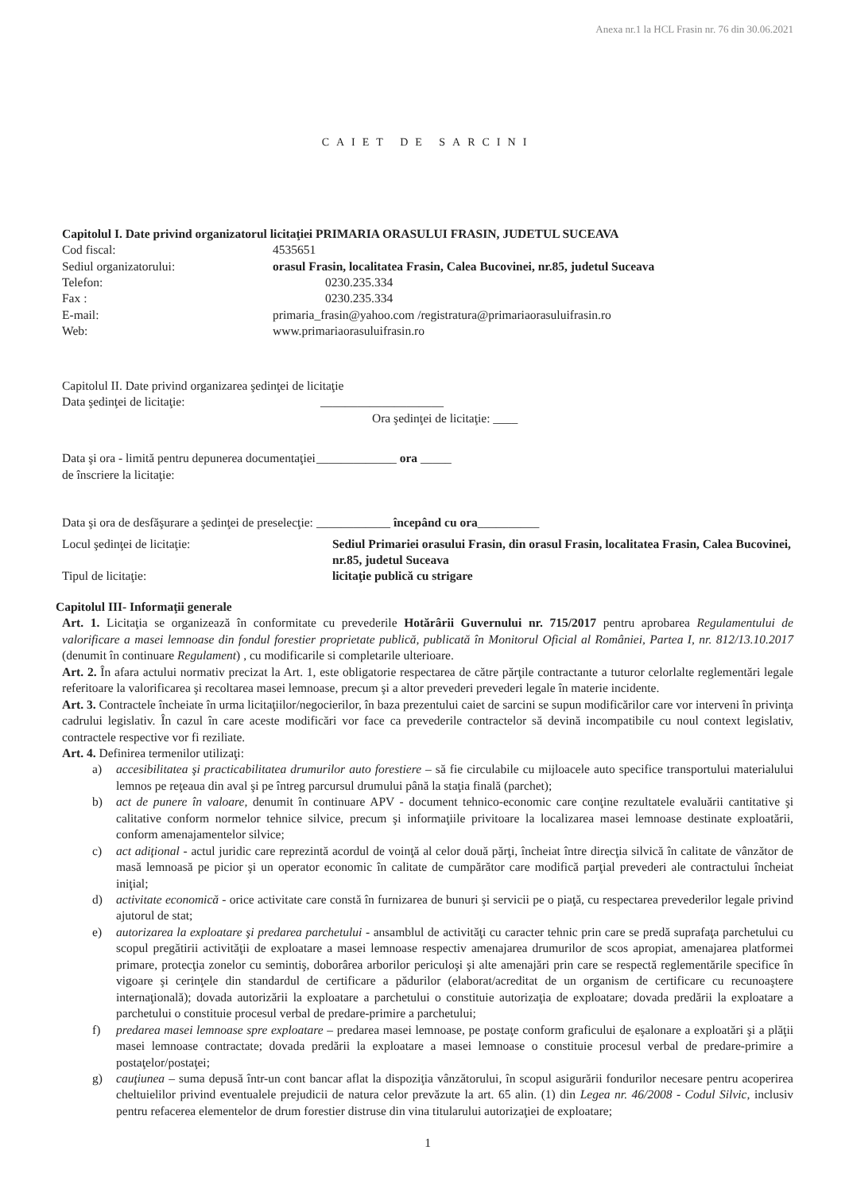Anexa nr.1 la HCL Frasin nr. 76 din 30.06.2021
CAIET DE SARCINI
Capitolul I. Date privind organizatorul licitaţiei PRIMARIA ORASULUI FRASIN, JUDETUL SUCEAVA
Cod fiscal: 4535651
Sediul organizatorului: orasul Frasin, localitatea Frasin, Calea Bucovinei, nr.85, judetul Suceava
Telefon: 0230.235.334
Fax : 0230.235.334
E-mail: primaria_frasin@yahoo.com /registratura@primariaorasuluifrasin.ro
Web: www.primariaorasuluifrasin.ro
Capitolul II. Date privind organizarea şedinţei de licitaţie
Data şedinţei de licitaţie: ____________________
Ora şedinţei de licitaţie: ____
Data şi ora - limită pentru depunerea documentaţiei de înscriere la licitaţie:
_____________ ora _____
Data şi ora de desfăşurare a şedinţei de preselecţie:
____________ începând cu ora__________
Locul şedinţei de licitaţie: Sediul Primariei orasului Frasin, din orasul Frasin, localitatea Frasin, Calea Bucovinei, nr.85, judetul Suceava
Tipul de licitaţie: licitaţie publică cu strigare
Capitolul III- Informaţii generale
Art. 1. Licitaţia se organizează în conformitate cu prevederile Hotărârii Guvernului nr. 715/2017 pentru aprobarea Regulamentului de valorificare a masei lemnoase din fondul forestier proprietate publică, publicată în Monitorul Oficial al României, Partea I, nr. 812/13.10.2017 (denumit în continuare Regulament) , cu modificarile si completarile ulterioare.
Art. 2. În afara actului normativ precizat la Art. 1, este obligatorie respectarea de către părţile contractante a tuturor celorlalte reglementări legale referitoare la valorificarea şi recoltarea masei lemnoase, precum şi a altor prevederi prevederi legale în materie incidente.
Art. 3. Contractele încheiate în urma licitaţiilor/negocierilor, în baza prezentului caiet de sarcini se supun modificărilor care vor interveni în privinţa cadrului legislativ. În cazul în care aceste modificări vor face ca prevederile contractelor să devină incompatibile cu noul context legislativ, contractele respective vor fi reziliate.
Art. 4. Definirea termenilor utilizaţi:
a) accesibilitatea şi practicabilitatea drumurilor auto forestiere – să fie circulabile cu mijloacele auto specifice transportului materialului lemnos pe reţeaua din aval şi pe întreg parcursul drumului până la staţia finală (parchet);
b) act de punere în valoare, denumit în continuare APV - document tehnico-economic care conţine rezultatele evaluării cantitative şi calitative conform normelor tehnice silvice, precum şi informaţiile privitoare la localizarea masei lemnoase destinate exploatării, conform amenajamentelor silvice;
c) act adiţional - actul juridic care reprezintă acordul de voinţă al celor două părţi, încheiat între direcţia silvică în calitate de vânzător de masă lemnoasă pe picior şi un operator economic în calitate de cumpărător care modifică parţial prevederi ale contractului încheiat iniţial;
d) activitate economică - orice activitate care constă în furnizarea de bunuri şi servicii pe o piaţă, cu respectarea prevederilor legale privind ajutorul de stat;
e) autorizarea la exploatare şi predarea parchetului - ansamblul de activităţi cu caracter tehnic prin care se predă suprafaţa parchetului cu scopul pregătirii activităţii de exploatare a masei lemnoase respectiv amenajarea drumurilor de scos apropiat, amenajarea platformei primare, protecţia zonelor cu semintiş, doborârea arborilor periculoşi şi alte amenajări prin care se respectă reglementările specifice în vigoare şi cerinţele din standardul de certificare a pădurilor (elaborat/acreditat de un organism de certificare cu recunoaştere internaţională); dovada autorizării la exploatare a parchetului o constituie autorizaţia de exploatare; dovada predării la exploatare a parchetului o constituie procesul verbal de predare-primire a parchetului;
f) predarea masei lemnoase spre exploatare – predarea masei lemnoase, pe postaţe conform graficului de eşalonare a exploatări şi a plăţii masei lemnoase contractate; dovada predării la exploatare a masei lemnoase o constituie procesul verbal de predare-primire a postaţelor/postaţei;
g) cauţiunea – suma depusă într-un cont bancar aflat la dispoziţia vânzătorului, în scopul asigurării fondurilor necesare pentru acoperirea cheltuielilor privind eventualele prejudicii de natura celor prevăzute la art. 65 alin. (1) din Legea nr. 46/2008 - Codul Silvic, inclusiv pentru refacerea elementelor de drum forestier distruse din vina titularului autorizaţiei de exploatare;
1